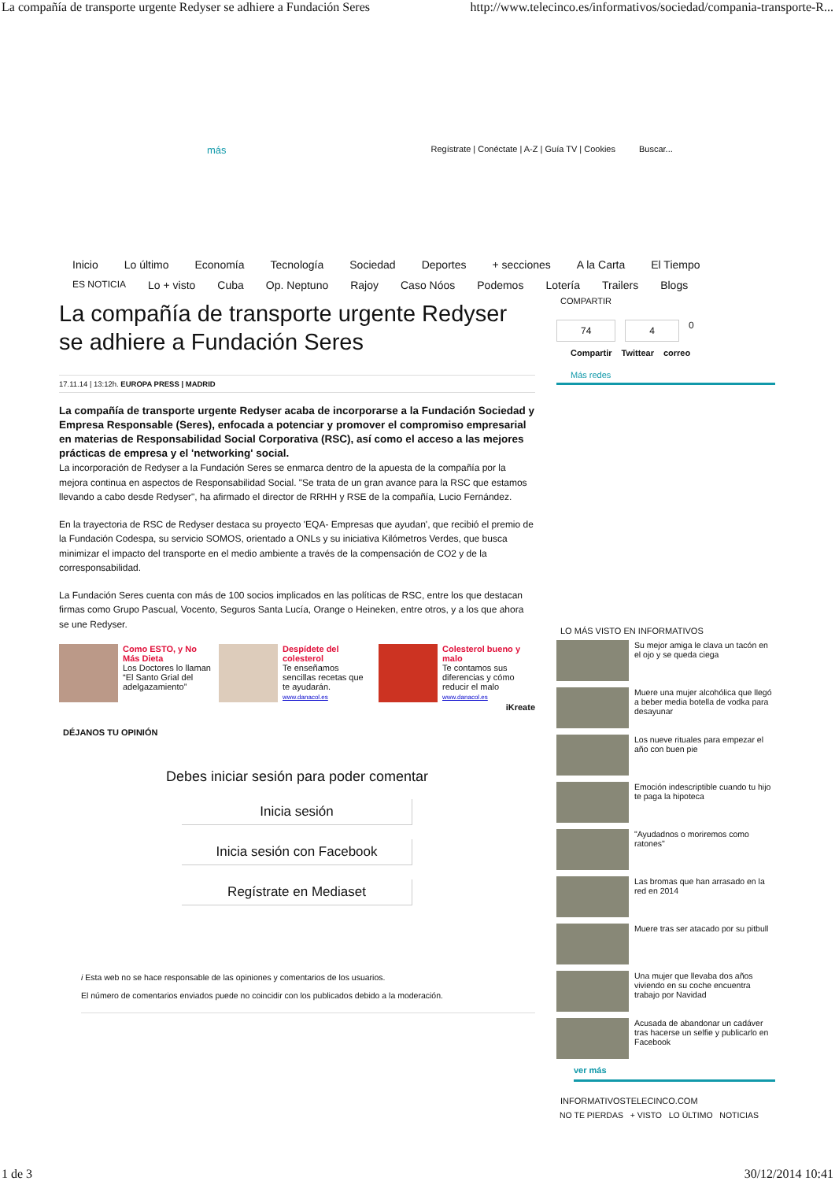La compañía de transporte urgente Redyser se adhiere a Fundación Seres http://www.telecinco.es/informativos/sociedad/compania-transporte-R...
más Regístrate | Conéctate | A-Z | Guía TV | Cookies Buscar...
Inicio Lo último Economía Tecnología Sociedad Deportes + secciones A la Carta El Tiempo
ES NOTICIA Lo + visto Cuba Op. Neptuno Rajoy Caso Nóos Podemos Lotería Trailers Blogs
La compañía de transporte urgente Redyser se adhiere a Fundación Seres
17.11.14 | 13:12h. EUROPA PRESS | MADRID
La compañía de transporte urgente Redyser acaba de incorporarse a la Fundación Sociedad y Empresa Responsable (Seres), enfocada a potenciar y promover el compromiso empresarial en materias de Responsabilidad Social Corporativa (RSC), así como el acceso a las mejores prácticas de empresa y el 'networking' social.
La incorporación de Redyser a la Fundación Seres se enmarca dentro de la apuesta de la compañía por la mejora continua en aspectos de Responsabilidad Social. "Se trata de un gran avance para la RSC que estamos llevando a cabo desde Redyser", ha afirmado el director de RRHH y RSE de la compañía, Lucio Fernández.
En la trayectoria de RSC de Redyser destaca su proyecto 'EQA- Empresas que ayudan', que recibió el premio de la Fundación Codespa, su servicio SOMOS, orientado a ONLs y su iniciativa Kilómetros Verdes, que busca minimizar el impacto del transporte en el medio ambiente a través de la compensación de CO2 y de la corresponsabilidad.
La Fundación Seres cuenta con más de 100 socios implicados en las políticas de RSC, entre los que destacan firmas como Grupo Pascual, Vocento, Seguros Santa Lucía, Orange o Heineken, entre otros, y a los que ahora se une Redyser.
Como ESTO, y No Más Dieta
Los Doctores lo llaman “El Santo Grial del adelgazamiento”
Despídete del colesterol
Te enseñamos sencillas recetas que te ayudarán.
www.danacol.es
Colesterol bueno y malo
Te contamos sus diferencias y cómo reducir el malo
www.danacol.es
iKreate
DÉJANOS TU OPINIÓN
Debes iniciar sesión para poder comentar
Inicia sesión
Inicia sesión con Facebook
Regístrate en Mediaset
i Esta web no se hace responsable de las opiniones y comentarios de los usuarios.
El número de comentarios enviados puede no coincidir con los publicados debido a la moderación.
COMPARTIR
74 4 0
Compartir Twittear correo
Más redes
LO MÁS VISTO EN INFORMATIVOS
Su mejor amiga le clava un tacón en el ojo y se queda ciega
Muere una mujer alcohólica que llegó a beber media botella de vodka para desayunar
Los nueve rituales para empezar el año con buen pie
Emoción indescriptible cuando tu hijo te paga la hipoteca
"Ayudadnos o moriremos como ratones"
Las bromas que han arrasado en la red en 2014
Muere tras ser atacado por su pitbull
Una mujer que llevaba dos años viviendo en su coche encuentra trabajo por Navidad
Acusada de abandonar un cadáver tras hacerse un selfie y publicarlo en Facebook
ver más
INFORMATIVOSTELECINCO.COM
NO TE PIERDAS + VISTO LO ÚLTIMO NOTICIAS
1 de 3 30/12/2014 10:41